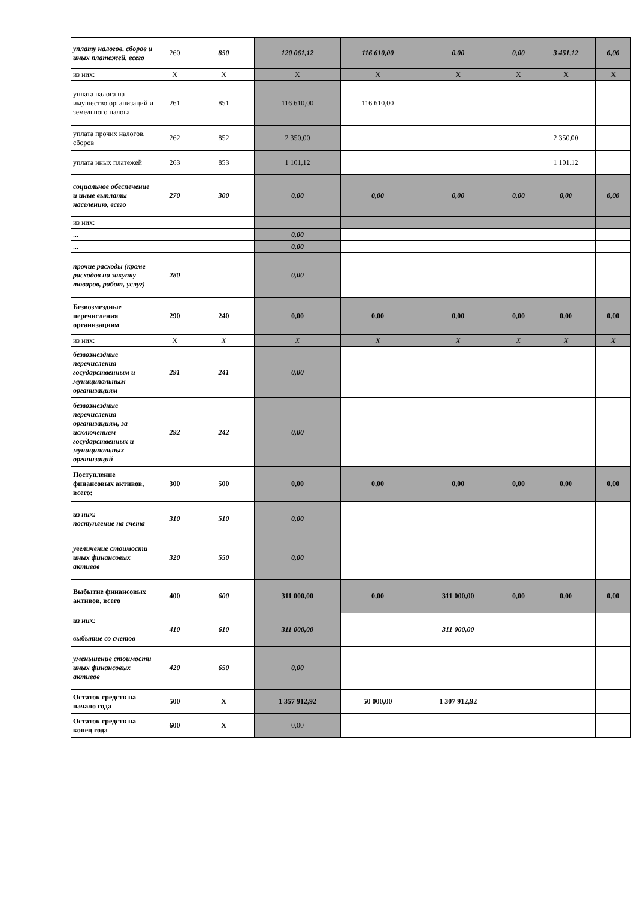| уплату налогов, сборов и иных платежей, всего | 260 | 850 | 120 061,12 | 116 610,00 | 0,00 | 0,00 | 3 451,12 | 0,00 |
| из них: | X | X | X | X | X | X | X | X |
| уплата налога на имущество организаций и земельного налога | 261 | 851 | 116 610,00 | 116 610,00 | | | | |
| уплата прочих налогов, сборов | 262 | 852 | 2 350,00 | | | | 2 350,00 | |
| уплата иных платежей | 263 | 853 | 1 101,12 | | | | 1 101,12 | |
| социальное обеспечение и иные выплаты населению, всего | 270 | 300 | 0,00 | 0,00 | 0,00 | 0,00 | 0,00 | 0,00 |
| из них: | | | | | | | | |
| ... | | | 0,00 | | | | | |
| ... | | | 0,00 | | | | | |
| прочие расходы (кроме расходов на закупку товаров, работ, услуг) | 280 | | 0,00 | | | | | |
| Безвозмездные перечисления организациям | 290 | 240 | 0,00 | 0,00 | 0,00 | 0,00 | 0,00 | 0,00 |
| из них: | X | X | X | X | X | X | X | X |
| безвозмездные перечисления государственным и муниципальным организациям | 291 | 241 | 0,00 | | | | | |
| безвозмездные перечисления организациям, за исключением государственных и муниципальных организаций | 292 | 242 | 0,00 | | | | | |
| Поступление финансовых активов, всего: | 300 | 500 | 0,00 | 0,00 | 0,00 | 0,00 | 0,00 | 0,00 |
| из них: поступление на счета | 310 | 510 | 0,00 | | | | | |
| увеличение стоимости иных финансовых активов | 320 | 550 | 0,00 | | | | | |
| Выбытие финансовых активов, всего | 400 | 600 | 311 000,00 | 0,00 | 311 000,00 | 0,00 | 0,00 | 0,00 |
| из них: выбытие со счетов | 410 | 610 | 311 000,00 | | 311 000,00 | | | |
| уменьшение стоимости иных финансовых активов | 420 | 650 | 0,00 | | | | | |
| Остаток средств на начало года | 500 | X | 1 357 912,92 | 50 000,00 | 1 307 912,92 | | | |
| Остаток средств на конец года | 600 | X | 0,00 | | | | | |